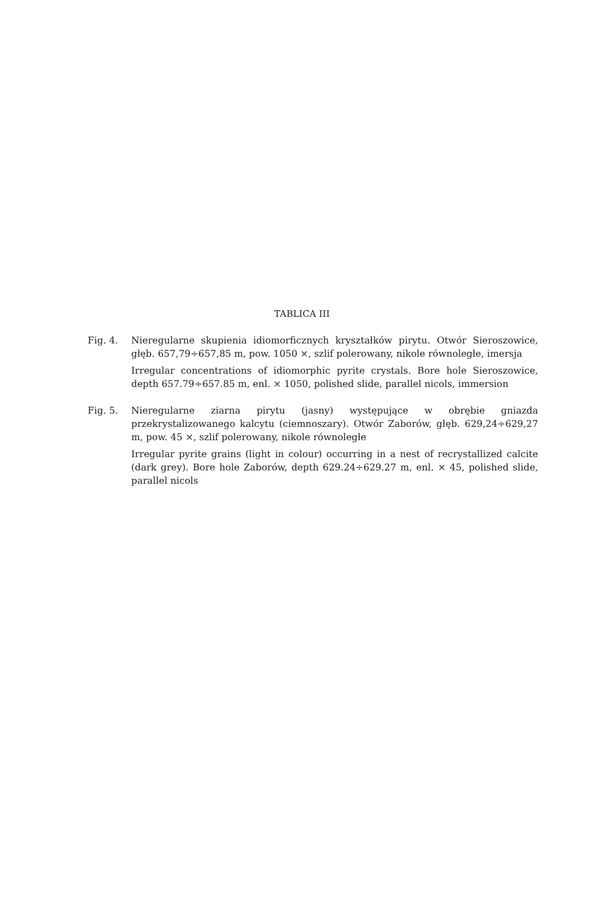TABLICA III
Fig. 4. Nieregularne skupienia idiomorficznych kryształków pirytu. Otwór Sieroszowice, głęb. 657,79÷657,85 m, pow. 1050 ×, szlif polerowany, nikole równoległe, imersja
Irregular concentrations of idiomorphic pyrite crystals. Bore hole Sieroszowice, depth 657.79÷657.85 m, enl. × 1050, polished slide, parallel nicols, immersion
Fig. 5. Nieregularne ziarna pirytu (jasny) występujące w obrębie gniazda przekrystalizowanego kalcytu (ciemnoszary). Otwór Zaborów, głęb. 629,24÷629,27 m, pow. 45 ×, szlif polerowany, nikole równoległe
Irregular pyrite grains (light in colour) occurring in a nest of recrystallized calcite (dark grey). Bore hole Zaborów, depth 629.24÷629.27 m, enl. × 45, polished slide, parallel nicols